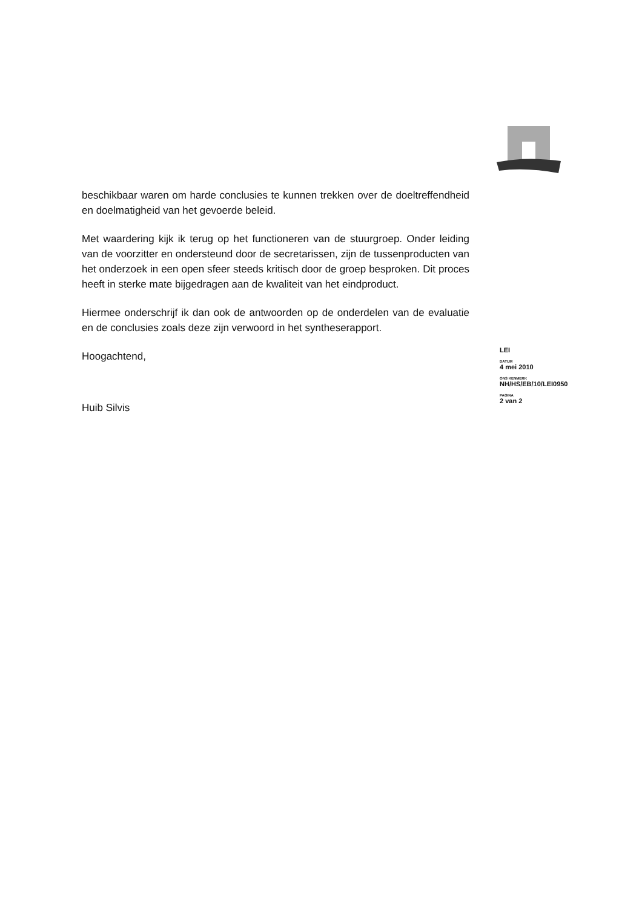beschikbaar waren om harde conclusies te kunnen trekken over de doeltreffendheid en doelmatigheid van het gevoerde beleid.
Met waardering kijk ik terug op het functioneren van de stuurgroep. Onder leiding van de voorzitter en ondersteund door de secretarissen, zijn de tussenproducten van het onderzoek in een open sfeer steeds kritisch door de groep besproken. Dit proces heeft in sterke mate bijgedragen aan de kwaliteit van het eindproduct.
Hiermee onderschrijf ik dan ook de antwoorden op de onderdelen van de evaluatie en de conclusies zoals deze zijn verwoord in het syntheserapport.
Hoogachtend,
Huib Silvis
LEI
DATUM
4 mei 2010
ONS KENMERK
NH/HS/EB/10/LEI0950
PAGINA
2 van 2